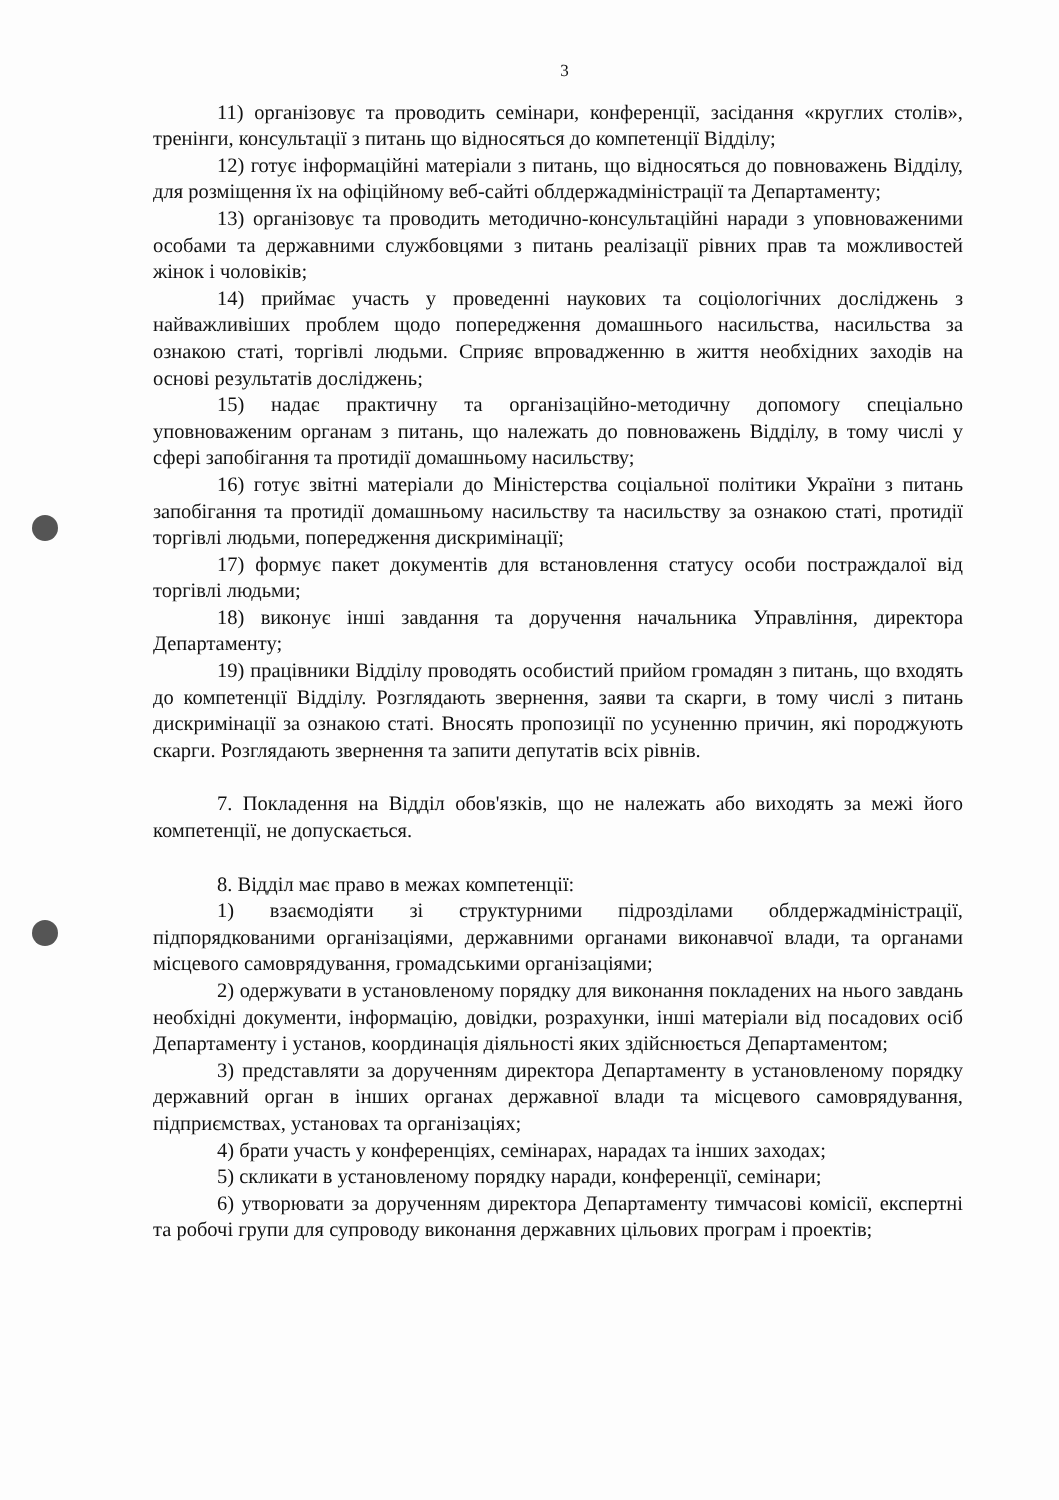3
11) організовує та проводить семінари, конференції, засідання «круглих столів», тренінги, консультації з питань що відносяться до компетенції Відділу;
12) готує інформаційні матеріали з питань, що відносяться до повноважень Відділу, для розміщення їх на офіційному веб-сайті облдержадміністрації та Департаменту;
13) організовує та проводить методично-консультаційні наради з уповноваженими особами та державними службовцями з питань реалізації рівних прав та можливостей жінок і чоловіків;
14) приймає участь у проведенні наукових та соціологічних досліджень з найважливіших проблем щодо попередження домашнього насильства, насильства за ознакою статі, торгівлі людьми. Сприяє впровадженню в життя необхідних заходів на основі результатів досліджень;
15) надає практичну та організаційно-методичну допомогу спеціально уповноваженим органам з питань, що належать до повноважень Відділу, в тому числі у сфері запобігання та протидії домашньому насильству;
16) готує звітні матеріали до Міністерства соціальної політики України з питань запобігання та протидії домашньому насильству та насильству за ознакою статі, протидії торгівлі людьми, попередження дискримінації;
17) формує пакет документів для встановлення статусу особи постраждалої від торгівлі людьми;
18) виконує інші завдання та доручення начальника Управління, директора Департаменту;
19) працівники Відділу проводять особистий прийом громадян з питань, що входять до компетенції Відділу. Розглядають звернення, заяви та скарги, в тому числі з питань дискримінації за ознакою статі. Вносять пропозиції по усуненню причин, які породжують скарги. Розглядають звернення та запити депутатів всіх рівнів.
7. Покладення на Відділ обов'язків, що не належать або виходять за межі його компетенції, не допускається.
8. Відділ має право в межах компетенції:
1) взаємодіяти зі структурними підрозділами облдержадміністрації, підпорядкованими організаціями, державними органами виконавчої влади, та органами місцевого самоврядування, громадськими організаціями;
2) одержувати в установленому порядку для виконання покладених на нього завдань необхідні документи, інформацію, довідки, розрахунки, інші матеріали від посадових осіб Департаменту і установ, координація діяльності яких здійснюється Департаментом;
3) представляти за дорученням директора Департаменту в установленому порядку державний орган в інших органах державної влади та місцевого самоврядування, підприємствах, установах та організаціях;
4) брати участь у конференціях, семінарах, нарадах та інших заходах;
5) скликати в установленому порядку наради, конференції, семінари;
6) утворювати за дорученням директора Департаменту тимчасові комісії, експертні та робочі групи для супроводу виконання державних цільових програм і проектів;